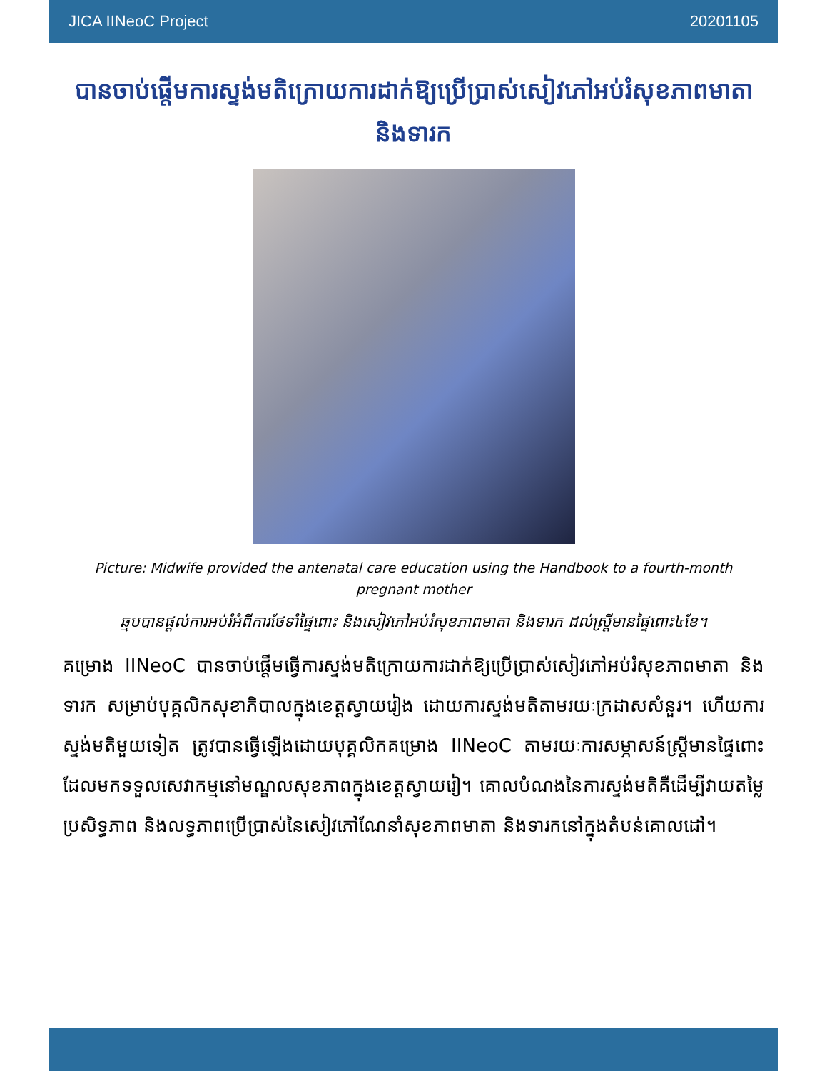JICA IINeoC Project 20201105
បានចាប់ផ្ដើមការស្ទង់មតិក្រោយការដាក់ឱ្យប្រើប្រាស់សៀវភៅអប់រំសុខភាពមាតា និងទារក
Picture: Midwife provided the antenatal care education using the Handbook to a fourth-month pregnant mother
ឆ្មបបានផ្ដល់ការអប់រំអំពីការថែទាំផ្ទៃពោះ និងសៀវភៅអប់រំសុខភាពមាតា និងទារក ដល់ស្ត្រីមានផ្ទៃពោះ៤ខែ។
គម្រោង IINeoC បានចាប់ផ្ដើមធ្វើការស្ទង់មតិក្រោយការដាក់ឱ្យប្រើប្រាស់សៀវភៅអប់រំសុខភាពមាតា និងទារក សម្រាប់បុគ្គលិកសុខាភិបាលក្នុងខេត្តស្វាយរៀង ដោយការស្ទង់មតិតាមរយៈក្រដាសសំនួរ។ ហើយការស្ទង់មតិមួយទៀត ត្រូវបានធ្វើឡើងដោយបុគ្គលិកគម្រោង IINeoC តាមរយៈការសម្ភាសន៍ស្ត្រីមានផ្ទៃពោះ ដែលមកទទួលសេវាកម្មនៅមណ្ឌលសុខភាពក្នុងខេត្តស្វាយរៀ។ គោលបំណងនៃការស្ទង់មតិគឺដើម្បីវាយតម្លៃប្រសិទ្ធភាព និងលទ្ធភាពប្រើប្រាស់នៃសៀវភៅណែនាំសុខភាពមាតា និងទារកនៅក្នុងតំបន់គោលដៅ។